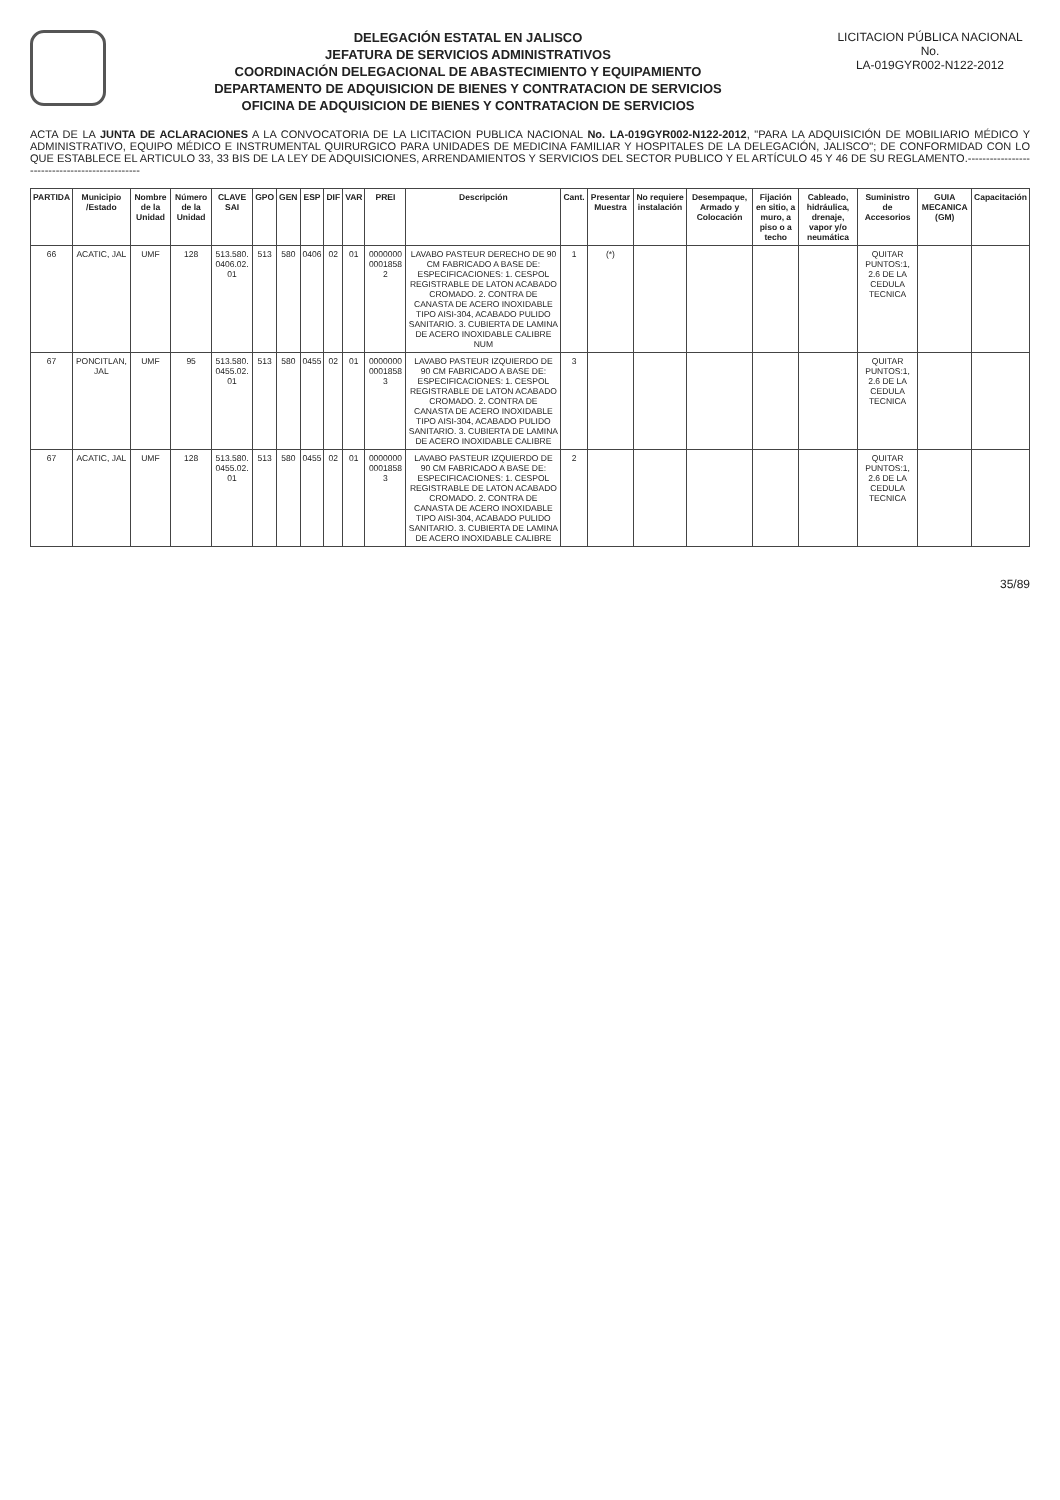DELEGACIÓN ESTATAL EN JALISCO
JEFATURA DE SERVICIOS ADMINISTRATIVOS
COORDINACIÓN DELEGACIONAL DE ABASTECIMIENTO Y EQUIPAMIENTO
DEPARTAMENTO DE ADQUISICION DE BIENES Y CONTRATACION DE SERVICIOS
OFICINA DE ADQUISICION DE BIENES Y CONTRATACION DE SERVICIOS
LICITACION PÚBLICA NACIONAL
No.
LA-019GYR002-N122-2012
ACTA DE LA JUNTA DE ACLARACIONES A LA CONVOCATORIA DE LA LICITACION PUBLICA NACIONAL No. LA-019GYR002-N122-2012, "PARA LA ADQUISICIÓN DE MOBILIARIO MÉDICO Y ADMINISTRATIVO, EQUIPO MÉDICO E INSTRUMENTAL QUIRURGICO PARA UNIDADES DE MEDICINA FAMILIAR Y HOSPITALES DE LA DELEGACIÓN, JALISCO"; DE CONFORMIDAD CON LO QUE ESTABLECE EL ARTICULO 33, 33 BIS DE LA LEY DE ADQUISICIONES, ARRENDAMIENTOS Y SERVICIOS DEL SECTOR PUBLICO Y EL ARTÍCULO 45 Y 46 DE SU REGLAMENTO.-----------------------------------------------
| PARTIDA | Municipio /Estado | Nombre de la Unidad | Número de la Unidad | CLAVE SAI | GPO | GEN | ESP | DIF | VAR | PREI | Descripción | Cant. | Presentar Muestra | No requiere instalación | Desempaque, Armado y Colocación | Fijación en sitio, a muro, a piso o a techo | Cableado, hidráulica, drenaje, vapor y/o neumática | Suministro de Accesorios | GUIA MECANICA (GM) | Capacitación |
| --- | --- | --- | --- | --- | --- | --- | --- | --- | --- | --- | --- | --- | --- | --- | --- | --- | --- | --- | --- | --- |
| 66 | ACATIC, JAL | UMF | 128 | 513.580. 0406.02. 01 | 513 | 580 | 0406 | 02 | 01 | 0000000 0001858 2 | LAVABO PASTEUR DERECHO DE 90 CM FABRICADO A BASE DE: ESPECIFICACIONES: 1. CESPOL REGISTRABLE DE LATON ACABADO CROMADO. 2. CONTRA DE CANASTA DE ACERO INOXIDABLE TIPO AISI-304, ACABADO PULIDO SANITARIO. 3. CUBIERTA DE LAMINA DE ACERO INOXIDABLE CALIBRE NUM | 1 | (*) | | | | | QUITAR PUNTOS:1, 2.6 DE LA CEDULA TECNICA | | |
| 67 | PONCITLAN, JAL | UMF | 95 | 513.580. 0455.02. 01 | 513 | 580 | 0455 | 02 | 01 | 0000000 0001858 3 | LAVABO PASTEUR IZQUIERDO DE 90 CM FABRICADO A BASE DE: ESPECIFICACIONES: 1. CESPOL REGISTRABLE DE LATON ACABADO CROMADO. 2. CONTRA DE CANASTA DE ACERO INOXIDABLE TIPO AISI-304, ACABADO PULIDO SANITARIO. 3. CUBIERTA DE LAMINA DE ACERO INOXIDABLE CALIBRE | 3 | | | | | | QUITAR PUNTOS:1, 2.6 DE LA CEDULA TECNICA | | |
| 67 | ACATIC, JAL | UMF | 128 | 513.580. 0455.02. 01 | 513 | 580 | 0455 | 02 | 01 | 0000000 0001858 3 | LAVABO PASTEUR IZQUIERDO DE 90 CM FABRICADO A BASE DE: ESPECIFICACIONES: 1. CESPOL REGISTRABLE DE LATON ACABADO CROMADO. 2. CONTRA DE CANASTA DE ACERO INOXIDABLE TIPO AISI-304, ACABADO PULIDO SANITARIO. 3. CUBIERTA DE LAMINA DE ACERO INOXIDABLE CALIBRE | 2 | | | | | | QUITAR PUNTOS:1, 2.6 DE LA CEDULA TECNICA | | |
35/89